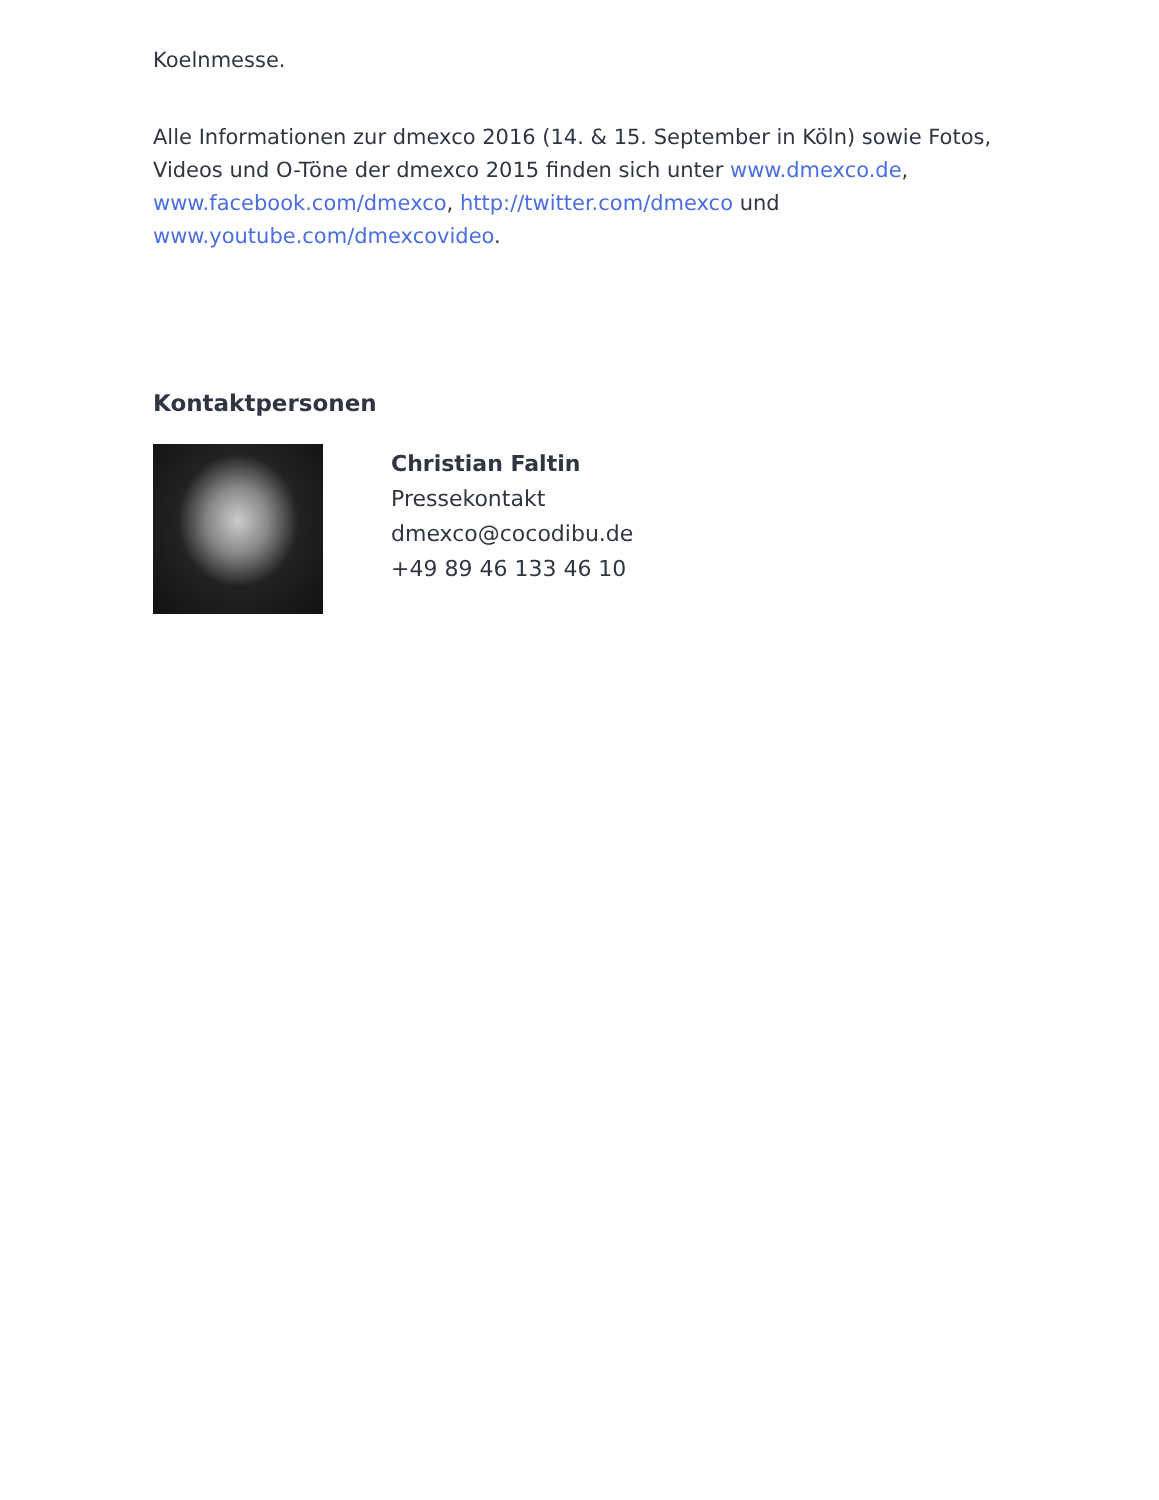Koelnmesse.
Alle Informationen zur dmexco 2016 (14. & 15. September in Köln) sowie Fotos, Videos und O-Töne der dmexco 2015 finden sich unter www.dmexco.de, www.facebook.com/dmexco, http://twitter.com/dmexco und www.youtube.com/dmexcovideo.
Kontaktpersonen
Christian Faltin
Pressekontakt
dmexco@cocodibu.de
+49 89 46 133 46 10